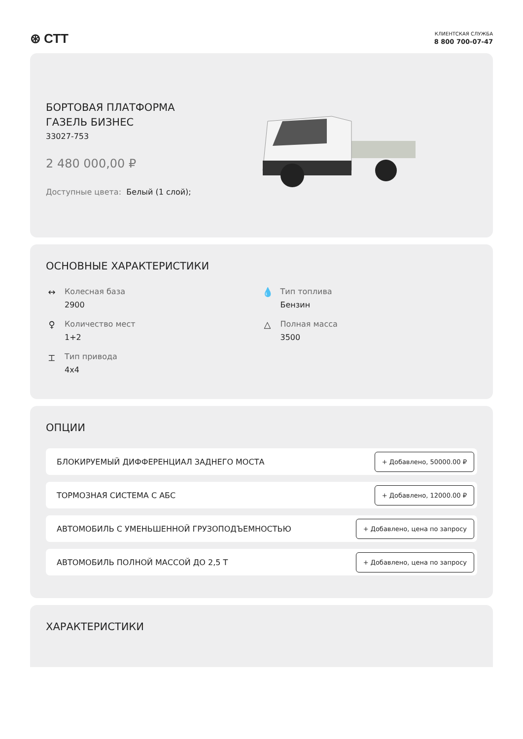⊛ СТТ
КЛИЕНТСКАЯ СЛУЖБА
8 800 700-07-47
БОРТОВАЯ ПЛАТФОРМА
ГАЗЕЛЬ БИЗНЕС
33027-753
2 480 000,00 ₽
Доступные цвета: Белый (1 слой);
ОСНОВНЫЕ ХАРАКТЕРИСТИКИ
↔ Колесная база
2900
💧 Тип топлива
Бензин
♀ Количество мест
1+2
△ Полная масса
3500
⌶ Тип привода
4x4
ОПЦИИ
БЛОКИРУЕМЫЙ ДИФФЕРЕНЦИАЛ ЗАДНЕГО МОСТА + Добавлено, 50000.00 ₽
ТОРМОЗНАЯ СИСТЕМА С АБС + Добавлено, 12000.00 ₽
АВТОМОБИЛЬ С УМЕНЬШЕННОЙ ГРУЗОПОДЪЕМНОСТЬЮ + Добавлено, цена по запросу
АВТОМОБИЛЬ ПОЛНОЙ МАССОЙ ДО 2,5 Т + Добавлено, цена по запросу
ХАРАКТЕРИСТИКИ